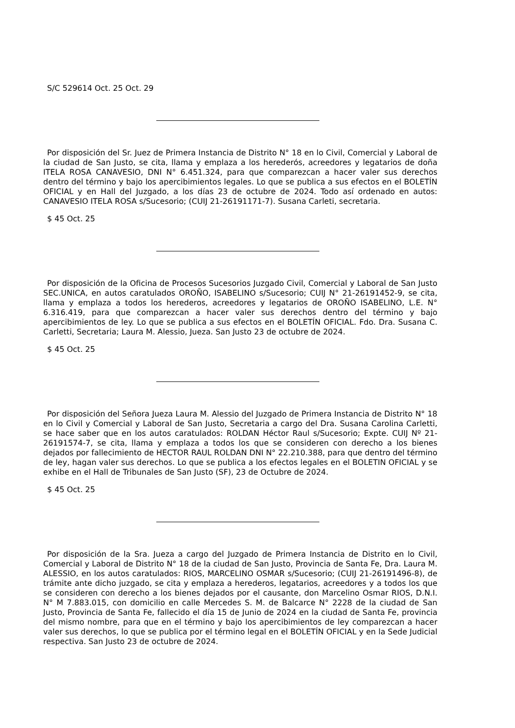S/C 529614 Oct. 25 Oct. 29
Por disposición del Sr. Juez de Primera Instancia de Distrito N° 18 en lo Civil, Comercial y Laboral de la ciudad de San Justo, se cita, llama y emplaza a los herederós, acreedores y legatarios de doña ITELA ROSA CANAVESIO, DNI N° 6.451.324, para que comparezcan a hacer valer sus derechos dentro del término y bajo los apercibimientos legales. Lo que se publica a sus efectos en el BOLETÍN OFICIAL y en Hall del Juzgado, a los días 23 de octubre de 2024. Todo así ordenado en autos: CANAVESIO ITELA ROSA s/Sucesorio; (CUIJ 21-26191171-7). Susana Carleti, secretaria.
$ 45 Oct. 25
Por disposición de la Oficina de Procesos Sucesorios Juzgado Civil, Comercial y Laboral de San Justo SEC.UNICA, en autos caratulados OROÑO, ISABELINO s/Sucesorio; CUIJ N° 21-26191452-9, se cita, llama y emplaza a todos los herederos, acreedores y legatarios de OROÑO ISABELINO, L.E. N° 6.316.419, para que comparezcan a hacer valer sus derechos dentro del término y bajo apercibimientos de ley. Lo que se publica a sus efectos en el BOLETÍN OFICIAL. Fdo. Dra. Susana C. Carletti, Secretaria; Laura M. Alessio, Jueza. San Justo 23 de octubre de 2024.
$ 45 Oct. 25
Por disposición del Señora Jueza Laura M. Alessio del Juzgado de Primera Instancia de Distrito N° 18 en lo Civil y Comercial y Laboral de San Justo, Secretaria a cargo del Dra. Susana Carolina Carletti, se hace saber que en los autos caratulados: ROLDAN Héctor Raul s/Sucesorio; Expte. CUIJ Nº 21-26191574-7, se cita, llama y emplaza a todos los que se consideren con derecho a los bienes dejados por fallecimiento de HECTOR RAUL ROLDAN DNI N° 22.210.388, para que dentro del término de ley, hagan valer sus derechos. Lo que se publica a los efectos legales en el BOLETIN OFICIAL y se exhibe en el Hall de Tribunales de San Justo (SF), 23 de Octubre de 2024.
$ 45 Oct. 25
Por disposición de la Sra. Jueza a cargo del Juzgado de Primera Instancia de Distrito en lo Civil, Comercial y Laboral de Distrito N° 18 de la ciudad de San Justo, Provincia de Santa Fe, Dra. Laura M. ALESSIO, en los autos caratulados: RIOS, MARCELINO OSMAR s/Sucesorio; (CUIJ 21-26191496-8), de trámite ante dicho juzgado, se cita y emplaza a herederos, legatarios, acreedores y a todos los que se consideren con derecho a los bienes dejados por el causante, don Marcelino Osmar RIOS, D.N.I. N° M 7.883.015, con domicilio en calle Mercedes S. M. de Balcarce N° 2228 de la ciudad de San Justo, Provincia de Santa Fe, fallecido el día 15 de Junio de 2024 en la ciudad de Santa Fe, provincia del mismo nombre, para que en el término y bajo los apercibimientos de ley comparezcan a hacer valer sus derechos, lo que se publica por el término legal en el BOLETÍN OFICIAL y en la Sede Judicial respectiva. San Justo 23 de octubre de 2024.